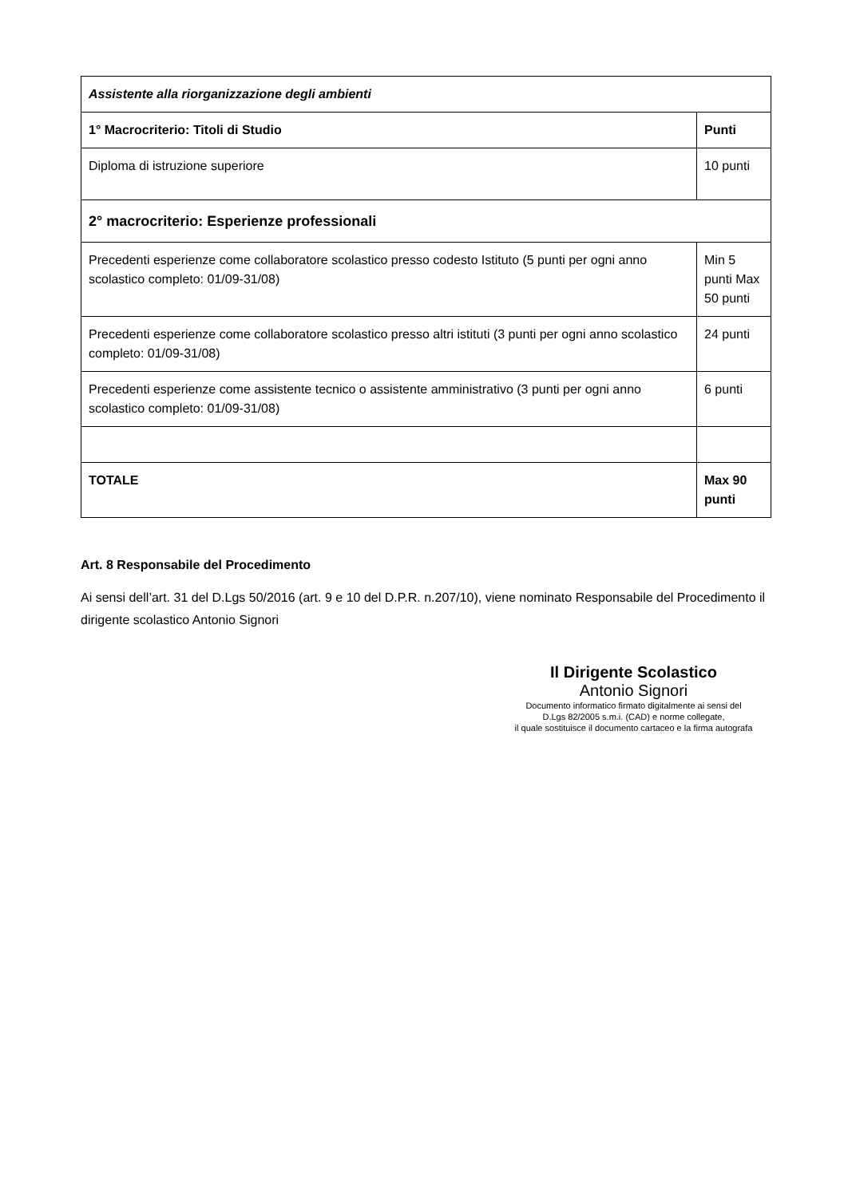| Assistente alla riorganizzazione degli ambienti | |
| 1° Macrocriterio: Titoli di Studio | Punti |
| Diploma di istruzione superiore | 10 punti |
| 2° macrocriterio: Esperienze professionali | |
| Precedenti esperienze come collaboratore scolastico presso codesto Istituto (5 punti per ogni anno scolastico completo: 01/09-31/08) | Min 5 punti Max 50 punti |
| Precedenti esperienze come collaboratore scolastico presso altri istituti (3 punti per ogni anno scolastico completo: 01/09-31/08) | 24 punti |
| Precedenti esperienze come assistente tecnico o assistente amministrativo (3 punti per ogni anno scolastico completo: 01/09-31/08) | 6 punti |
| TOTALE | Max 90 punti |
Art. 8 Responsabile del Procedimento
Ai sensi dell’art. 31 del D.Lgs 50/2016 (art. 9 e 10 del D.P.R. n.207/10), viene nominato Responsabile del Procedimento il dirigente scolastico Antonio Signori
Il Dirigente Scolastico
Antonio Signori
Documento informatico firmato digitalmente ai sensi del
D.Lgs 82/2005 s.m.i. (CAD) e norme collegate,
il quale sostituisce il documento cartaceo e la firma autografa